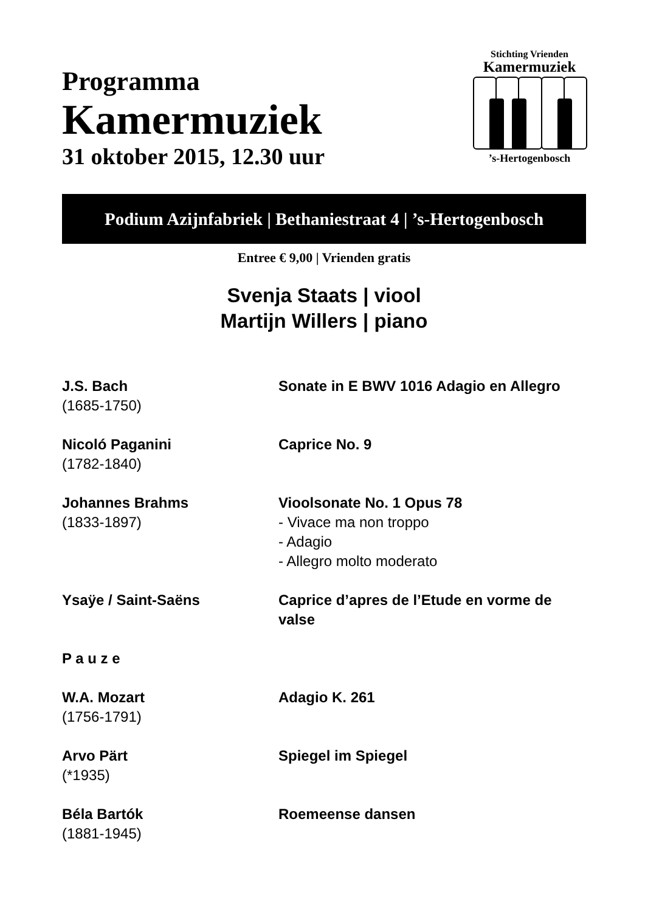Programma
Kamermuziek
31 oktober 2015, 12.30 uur
Stichting Vrienden
Kamermuziek
’s-Hertogenbosch
Podium Azijnfabriek | Bethaniestraat 4 | ’s-Hertogenbosch
Entree € 9,00 | Vrienden gratis
Svenja Staats | viool
Martijn Willers | piano
| J.S. Bach (1685-1750) | Sonate in E BWV 1016 Adagio en Allegro |
| Nicoló Paganini (1782-1840) | Caprice No. 9 |
| Johannes Brahms (1833-1897) | Vioolsonate No. 1 Opus 78 - Vivace ma non troppo - Adagio - Allegro molto moderato |
| Ysaÿe / Saint-Saëns | Caprice d’apres de l’Etude en vorme de valse |
| P a u z e | |
| W.A. Mozart (1756-1791) | Adagio K. 261 |
| Arvo Pärt (*1935) | Spiegel im Spiegel |
| Béla Bartók (1881-1945) | Roemeense dansen |